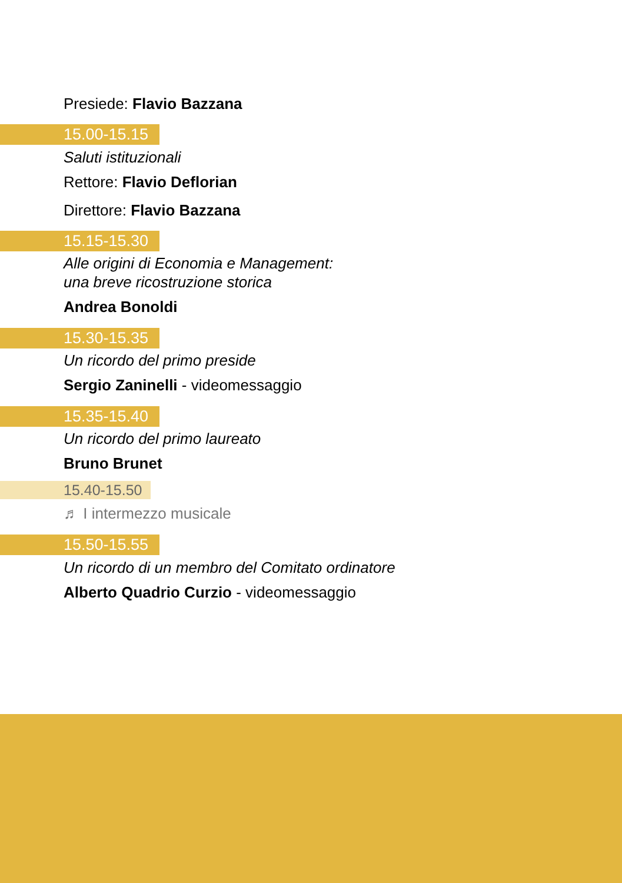Presiede: Flavio Bazzana
15.00-15.15
Saluti istituzionali
Rettore: Flavio Deflorian
Direttore: Flavio Bazzana
15.15-15.30
Alle origini di Economia e Management:
una breve ricostruzione storica
Andrea Bonoldi
15.30-15.35
Un ricordo del primo preside
Sergio Zaninelli - videomessaggio
15.35-15.40
Un ricordo del primo laureato
Bruno Brunet
15.40-15.50
♬ I intermezzo musicale
15.50-15.55
Un ricordo di un membro del Comitato ordinatore
Alberto Quadrio Curzio - videomessaggio